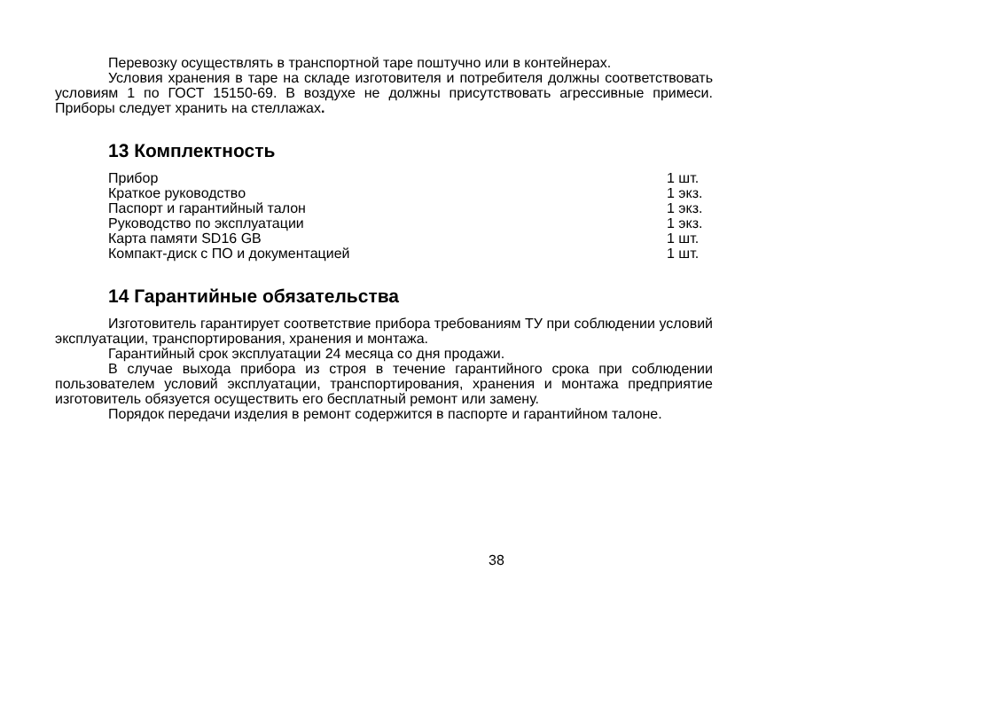Перевозку осуществлять в транспортной таре поштучно или в контейнерах.
Условия хранения в таре на складе изготовителя и потребителя должны соответствовать условиям 1 по ГОСТ 15150-69. В воздухе не должны присутствовать агрессивные примеси. Приборы следует хранить на стеллажах.
13 Комплектность
| Прибор | 1 шт. |
| Краткое руководство | 1 экз. |
| Паспорт и гарантийный талон | 1 экз. |
| Руководство по эксплуатации | 1 экз. |
| Карта памяти SD16 GB | 1 шт. |
| Компакт-диск с ПО и документацией | 1 шт. |
14 Гарантийные обязательства
Изготовитель гарантирует соответствие прибора требованиям ТУ при соблюдении условий эксплуатации, транспортирования, хранения и монтажа.
Гарантийный срок эксплуатации 24 месяца со дня продажи.
В случае выхода прибора из строя в течение гарантийного срока при соблюдении пользователем условий эксплуатации, транспортирования, хранения и монтажа предприятие изготовитель обязуется осуществить его бесплатный ремонт или замену.
Порядок передачи изделия в ремонт содержится в паспорте и гарантийном талоне.
38